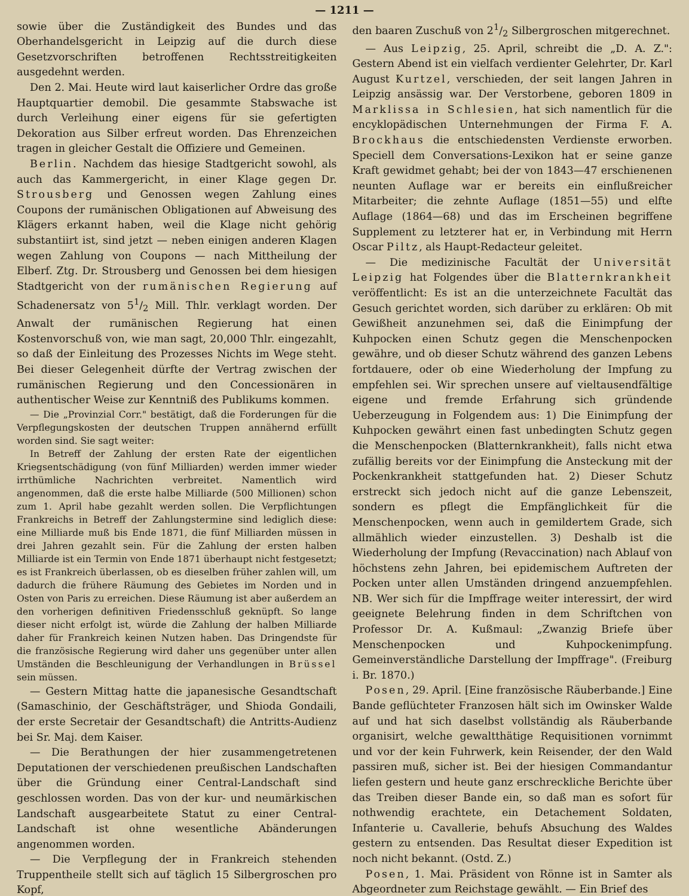— 1211 —
sowie über die Zuständigkeit des Bundes und das Oberhandelsgericht in Leipzig auf die durch diese Gesetzvorschriften betroffenen Rechtsstreitigkeiten ausgedehnt werden.
Den 2. Mai. Heute wird laut kaiserlicher Ordre das große Hauptquartier demobil. Die gesammte Stabswache ist durch Verleihung einer eigens für sie gefertigten Dekoration aus Silber erfreut worden. Das Ehrenzeichen tragen in gleicher Gestalt die Offiziere und Gemeinen.
Berlin. Nachdem das hiesige Stadtgericht sowohl, als auch das Kammergericht, in einer Klage gegen Dr. Strousberg und Genossen wegen Zahlung eines Coupons der rumänischen Obligationen auf Abweisung des Klägers erkannt haben, weil die Klage nicht gehörig substantiirt ist, sind jetzt — neben einigen anderen Klagen wegen Zahlung von Coupons — nach Mittheilung der Elberf. Ztg. Dr. Strousberg und Genossen bei dem hiesigen Stadtgericht von der rumänischen Regierung auf Schadenersatz von 51/2 Mill. Thlr. verklagt worden. Der Anwalt der rumänischen Regierung hat einen Kostenvorschuß von, wie man sagt, 20,000 Thlr. eingezahlt, so daß der Einleitung des Prozesses Nichts im Wege steht. Bei dieser Gelegenheit dürfte der Vertrag zwischen der rumänischen Regierung und den Concessionären in authentischer Weise zur Kenntniß des Publikums kommen.
— Die „Provinzial Corr." bestätigt, daß die Forderungen für die Verpflegungskosten der deutschen Truppen annähernd erfüllt worden sind. Sie sagt weiter:
In Betreff der Zahlung der ersten Rate der eigentlichen Kriegsentschädigung (von fünf Milliarden) werden immer wieder irrthümliche Nachrichten verbreitet. Namentlich wird angenommen, daß die erste halbe Milliarde (500 Millionen) schon zum 1. April habe gezahlt werden sollen. Die Verpflichtungen Frankreichs in Betreff der Zahlungstermine sind lediglich diese: eine Milliarde muß bis Ende 1871, die fünf Milliarden müssen in drei Jahren gezahlt sein. Für die Zahlung der ersten halben Milliarde ist ein Termin von Ende 1871 überhaupt nicht festgesetzt; es ist Frankreich überlassen, ob es dieselben früher zahlen will, um dadurch die frühere Räumung des Gebietes im Norden und in Osten von Paris zu erreichen. Diese Räumung ist aber außerdem an den vorherigen definitiven Friedensschluß geknüpft. So lange dieser nicht erfolgt ist, würde die Zahlung der halben Milliarde daher für Frankreich keinen Nutzen haben. Das Dringendste für die französische Regierung wird daher uns gegenüber unter allen Umständen die Beschleunigung der Verhandlungen in Brüssel sein müssen.
— Gestern Mittag hatte die japanesische Gesandtschaft (Samaschinio, der Geschäftsträger, und Shioda Gondaili, der erste Secretair der Gesandtschaft) die Antritts-Audienz bei Sr. Maj. dem Kaiser.
— Die Berathungen der hier zusammengetretenen Deputationen der verschiedenen preußischen Landschaften über die Gründung einer Central-Landschaft sind geschlossen worden. Das von der kur- und neumärkischen Landschaft ausgearbeitete Statut zu einer Central-Landschaft ist ohne wesentliche Abänderungen angenommen worden.
— Die Verpflegung der in Frankreich stehenden Truppentheile stellt sich auf täglich 15 Silbergroschen pro Kopf,
den baaren Zuschuß von 21/2 Silbergroschen mitgerechnet.
— Aus Leipzig, 25. April, schreibt die „D. A. Z.": Gestern Abend ist ein vielfach verdienter Gelehrter, Dr. Karl August Kurtzel, verschieden, der seit langen Jahren in Leipzig ansässig war. Der Verstorbene, geboren 1809 in Marklissa in Schlesien, hat sich namentlich für die encyklopädischen Unternehmungen der Firma F. A. Brockhaus die entschiedensten Verdienste erworben. Speciell dem Conversations-Lexikon hat er seine ganze Kraft gewidmet gehabt; bei der von 1843—47 erschienenen neunten Auflage war er bereits ein einflußreicher Mitarbeiter; die zehnte Auflage (1851—55) und elfte Auflage (1864—68) und das im Erscheinen begriffene Supplement zu letzterer hat er, in Verbindung mit Herrn Oscar Piltz, als Haupt-Redacteur geleitet.
— Die medizinische Facultät der Universität Leipzig hat Folgendes über die Blatternkrankheit veröffentlicht: Es ist an die unterzeichnete Facultät das Gesuch gerichtet worden, sich darüber zu erklären: Ob mit Gewißheit anzunehmen sei, daß die Einimpfung der Kuhpocken einen Schutz gegen die Menschenpocken gewähre, und ob dieser Schutz während des ganzen Lebens fortdauere, oder ob eine Wiederholung der Impfung zu empfehlen sei. Wir sprechen unsere auf vieltausendfältige eigene und fremde Erfahrung sich gründende Ueberzeugung in Folgendem aus: 1) Die Einimpfung der Kuhpocken gewährt einen fast unbedingten Schutz gegen die Menschenpocken (Blatternkrankheit), falls nicht etwa zufällig bereits vor der Einimpfung die Ansteckung mit der Pockenkrankheit stattgefunden hat. 2) Dieser Schutz erstreckt sich jedoch nicht auf die ganze Lebenszeit, sondern es pflegt die Empfänglichkeit für die Menschenpocken, wenn auch in gemildertem Grade, sich allmählich wieder einzustellen. 3) Deshalb ist die Wiederholung der Impfung (Revaccination) nach Ablauf von höchstens zehn Jahren, bei epidemischem Auftreten der Pocken unter allen Umständen dringend anzuempfehlen. NB. Wer sich für die Impffrage weiter interessirt, der wird geeignete Belehrung finden in dem Schriftchen von Professor Dr. A. Kußmaul: „Zwanzig Briefe über Menschenpocken und Kuhpockenimpfung. Gemeinverständliche Darstellung der Impffrage". (Freiburg i. Br. 1870.)
Posen, 29. April. [Eine französische Räuberbande.] Eine Bande geflüchteter Franzosen hält sich im Owinsker Walde auf und hat sich daselbst vollständig als Räuberbande organisirt, welche gewaltthätige Requisitionen vornimmt und vor der kein Fuhrwerk, kein Reisender, der den Wald passiren muß, sicher ist. Bei der hiesigen Commandantur liefen gestern und heute ganz erschreckliche Berichte über das Treiben dieser Bande ein, so daß man es sofort für nothwendig erachtete, ein Detachement Soldaten, Infanterie u. Cavallerie, behufs Absuchung des Waldes gestern zu entsenden. Das Resultat dieser Expedition ist noch nicht bekannt. (Ostd. Z.)
Posen, 1. Mai. Präsident von Rönne ist in Samter als Abgeordneter zum Reichstage gewählt. — Ein Brief des